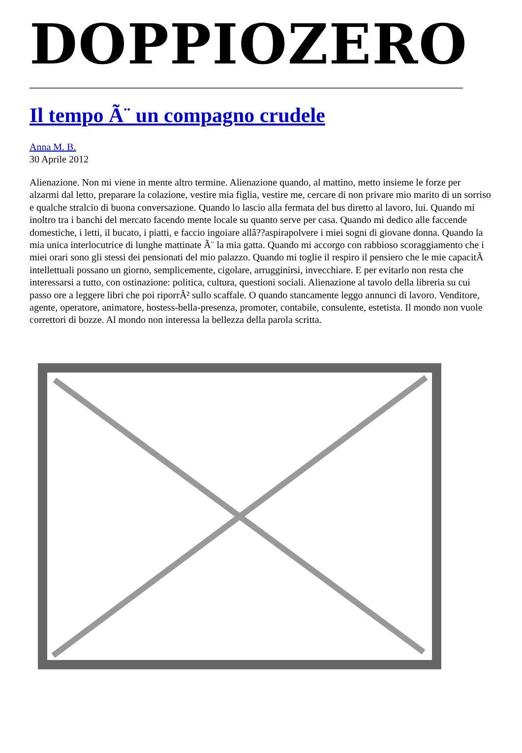DOPPIOZERO
Il tempo Ã¨ un compagno crudele
Anna M. B.
30 Aprile 2012
Alienazione. Non mi viene in mente altro termine. Alienazione quando, al mattino, metto insieme le forze per alzarmi dal letto, preparare la colazione, vestire mia figlia, vestire me, cercare di non privare mio marito di un sorriso e qualche stralcio di buona conversazione. Quando lo lascio alla fermata del bus diretto al lavoro, lui. Quando mi inoltro tra i banchi del mercato facendo mente locale su quanto serve per casa. Quando mi dedico alle faccende domestiche, i letti, il bucato, i piatti, e faccio ingoiare allâ??aspirapolvere i miei sogni di giovane donna. Quando la mia unica interlocutrice di lunghe mattinate Ã¨ la mia gatta. Quando mi accorgo con rabbioso scoraggiamento che i miei orari sono gli stessi dei pensionati del mio palazzo. Quando mi toglie il respiro il pensiero che le mie capacitÃ intellettuali possano un giorno, semplicemente, cigolare, arrugginirsi, invecchiare. E per evitarlo non resta che interessarsi a tutto, con ostinazione: politica, cultura, questioni sociali. Alienazione al tavolo della libreria su cui passo ore a leggere libri che poi riporrÃ² sullo scaffale. O quando stancamente leggo annunci di lavoro. Venditore, agente, operatore, animatore, hostess-bella-presenza, promoter, contabile, consulente, estetista. Il mondo non vuole correttori di bozze. Al mondo non interessa la bellezza della parola scritta.